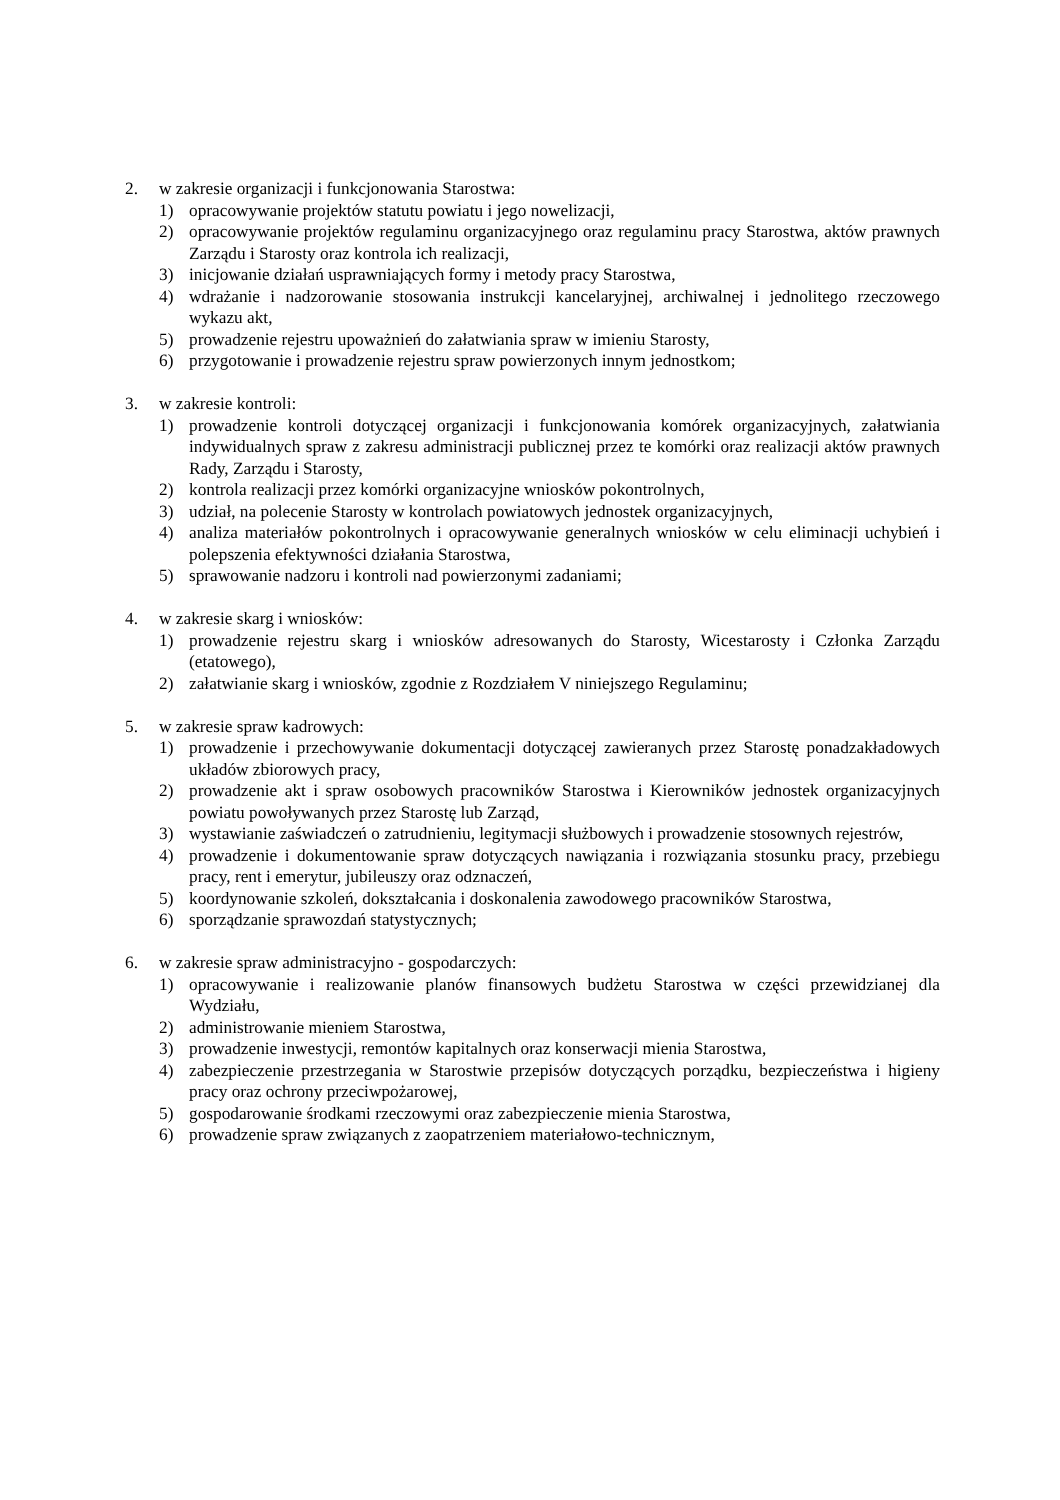2. w zakresie organizacji i funkcjonowania Starostwa:
1) opracowywanie projektów statutu powiatu i jego nowelizacji,
2) opracowywanie projektów regulaminu organizacyjnego oraz regulaminu pracy Starostwa, aktów prawnych Zarządu i Starosty oraz kontrola ich realizacji,
3) inicjowanie działań usprawniających formy i metody pracy Starostwa,
4) wdrażanie i nadzorowanie stosowania instrukcji kancelaryjnej, archiwalnej i jednolitego rzeczowego wykazu akt,
5) prowadzenie rejestru upoważnień do załatwiania spraw w imieniu Starosty,
6) przygotowanie i prowadzenie rejestru spraw powierzonych innym jednostkom;
3. w zakresie kontroli:
1) prowadzenie kontroli dotyczącej organizacji i funkcjonowania komórek organizacyjnych, załatwiania indywidualnych spraw z zakresu administracji publicznej przez te komórki oraz realizacji aktów prawnych Rady, Zarządu i Starosty,
2) kontrola realizacji przez komórki organizacyjne wniosków pokontrolnych,
3) udział, na polecenie Starosty w kontrolach powiatowych jednostek organizacyjnych,
4) analiza materiałów pokontrolnych i opracowywanie generalnych wniosków w celu eliminacji uchybień i polepszenia efektywności działania Starostwa,
5) sprawowanie nadzoru i kontroli nad powierzonymi zadaniami;
4. w zakresie skarg i wniosków:
1) prowadzenie rejestru skarg i wniosków adresowanych do Starosty, Wicestarosty i Członka Zarządu (etatowego),
2) załatwianie skarg i wniosków, zgodnie z Rozdziałem V niniejszego Regulaminu;
5. w zakresie spraw kadrowych:
1) prowadzenie i przechowywanie dokumentacji dotyczącej zawieranych przez Starostę ponadzakładowych układów zbiorowych pracy,
2) prowadzenie akt i spraw osobowych pracowników Starostwa i Kierowników jednostek organizacyjnych powiatu powoływanych przez Starostę lub Zarząd,
3) wystawianie zaświadczeń o zatrudnieniu, legitymacji służbowych i prowadzenie stosownych rejestrów,
4) prowadzenie i dokumentowanie spraw dotyczących nawiązania i rozwiązania stosunku pracy, przebiegu pracy, rent i emerytur, jubileuszy oraz odznaczeń,
5) koordynowanie szkoleń, dokształcania i doskonalenia zawodowego pracowników Starostwa,
6) sporządzanie sprawozdań statystycznych;
6. w zakresie spraw administracyjno - gospodarczych:
1) opracowywanie i realizowanie planów finansowych budżetu Starostwa w części przewidzianej dla Wydziału,
2) administrowanie mieniem Starostwa,
3) prowadzenie inwestycji, remontów kapitalnych oraz konserwacji mienia Starostwa,
4) zabezpieczenie przestrzegania w Starostwie przepisów dotyczących porządku, bezpieczeństwa i higieny pracy oraz ochrony przeciwpożarowej,
5) gospodarowanie środkami rzeczowymi oraz zabezpieczenie mienia Starostwa,
6) prowadzenie spraw związanych z zaopatrzeniem materiałowo-technicznym,